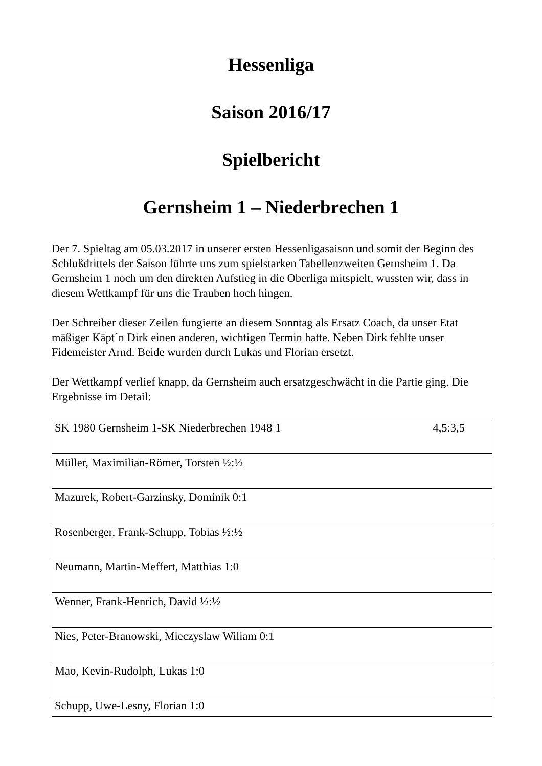Hessenliga
Saison 2016/17
Spielbericht
Gernsheim 1 – Niederbrechen 1
Der 7. Spieltag am 05.03.2017 in unserer ersten Hessenligasaison und somit der Beginn des Schlußdrittels der Saison führte uns zum spielstarken Tabellenzweiten Gernsheim 1. Da Gernsheim 1 noch um den direkten Aufstieg in die Oberliga mitspielt, wussten wir, dass in diesem Wettkampf für uns die Trauben hoch hingen.
Der Schreiber dieser Zeilen fungierte an diesem Sonntag als Ersatz Coach, da unser Etat mäßiger Käpt´n Dirk einen anderen, wichtigen Termin hatte. Neben Dirk fehlte unser Fidemeister Arnd. Beide wurden durch Lukas und Florian ersetzt.
Der Wettkampf verlief knapp, da Gernsheim auch ersatzgeschwächt in die Partie ging. Die Ergebnisse im Detail:
| SK 1980 Gernsheim 1-SK Niederbrechen 1948 1 4,5:3,5 |
| Müller, Maximilian-Römer, Torsten ½:½ |
| Mazurek, Robert-Garzinsky, Dominik 0:1 |
| Rosenberger, Frank-Schupp, Tobias ½:½ |
| Neumann, Martin-Meffert, Matthias 1:0 |
| Wenner, Frank-Henrich, David ½:½ |
| Nies, Peter-Branowski, Mieczyslaw Wiliam 0:1 |
| Mao, Kevin-Rudolph, Lukas 1:0 |
| Schupp, Uwe-Lesny, Florian 1:0 |